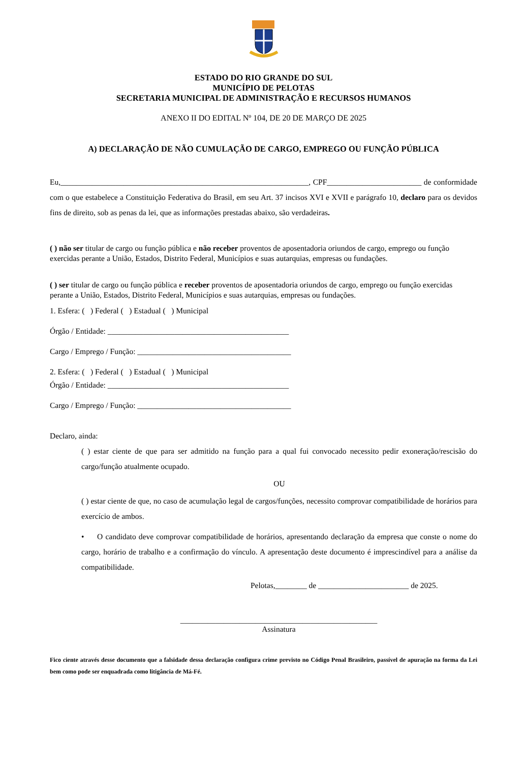ESTADO DO RIO GRANDE DO SUL
MUNICÍPIO DE PELOTAS
SECRETARIA MUNICIPAL DE ADMINISTRAÇÃO E RECURSOS HUMANOS
ANEXO II DO EDITAL Nº 104, DE 20 DE MARÇO DE 2025
A) DECLARAÇÃO DE NÃO CUMULAÇÃO DE CARGO, EMPREGO OU FUNÇÃO PÚBLICA
Eu,_______________________________________________________________, CPF________________________ de conformidade com o que estabelece a Constituição Federativa do Brasil, em seu Art. 37 incisos XVI e XVII e parágrafo 10, declaro para os devidos fins de direito, sob as penas da lei, que as informações prestadas abaixo, são verdadeiras.
( ) não ser titular de cargo ou função pública e não receber proventos de aposentadoria oriundos de cargo, emprego ou função exercidas perante a União, Estados, Distrito Federal, Municípios e suas autarquias, empresas ou fundações.
( ) ser titular de cargo ou função pública e receber proventos de aposentadoria oriundos de cargo, emprego ou função exercidas perante a União, Estados, Distrito Federal, Municípios e suas autarquias, empresas ou fundações.
1. Esfera: ( ) Federal ( ) Estadual ( ) Municipal
Órgão / Entidade: ______________________________________________
Cargo / Emprego / Função: _______________________________________
2. Esfera: ( ) Federal ( ) Estadual ( ) Municipal
Órgão / Entidade: ______________________________________________
Cargo / Emprego / Função: _______________________________________
Declaro, ainda:
( ) estar ciente de que para ser admitido na função para a qual fui convocado necessito pedir exoneração/rescisão do cargo/função atualmente ocupado.
OU
( ) estar ciente de que, no caso de acumulação legal de cargos/funções, necessito comprovar compatibilidade de horários para exercício de ambos.
• O candidato deve comprovar compatibilidade de horários, apresentando declaração da empresa que conste o nome do cargo, horário de trabalho e a confirmação do vínculo. A apresentação deste documento é imprescindível para a análise da compatibilidade.
Pelotas,________ de _______________________ de 2025.
__________________________________________________
Assinatura
Fico ciente através desse documento que a falsidade dessa declaração configura crime previsto no Código Penal Brasileiro, passível de apuração na forma da Lei bem como pode ser enquadrada como litigância de Má-Fé.